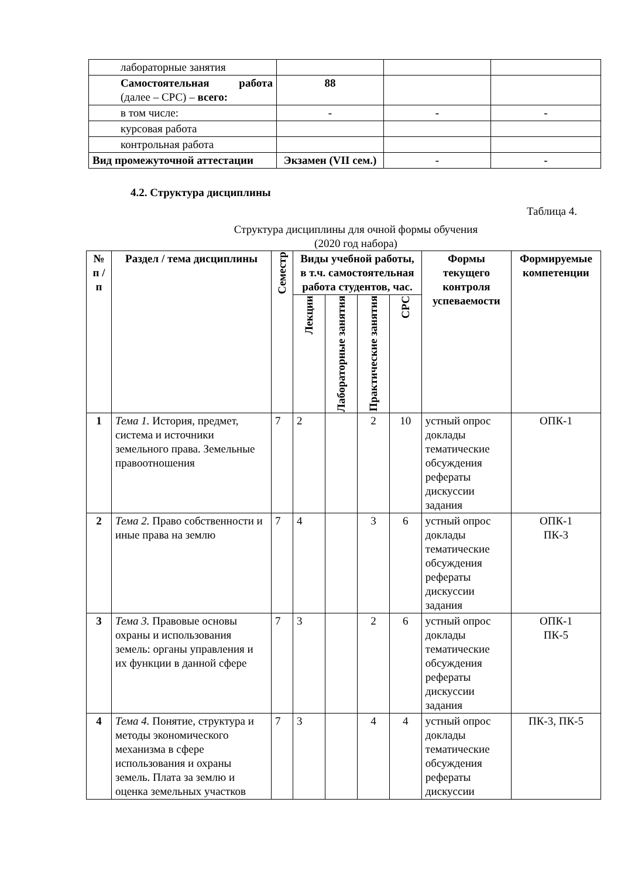| лабораторные занятия | | | |
| Самостоятельная работа (далее – СРС) – всего: | 88 | | |
| в том числе: | - | - | - |
| курсовая работа | | | |
| контрольная работа | | | |
| Вид промежуточной аттестации | Экзамен (VII сем.) | - | - |
4.2. Структура дисциплины
Таблица 4.
Структура дисциплины для очной формы обучения
(2020 год набора)
| № п /п | Раздел / тема дисциплины | Семестр | Виды учебной работы, в т.ч. самостоятельная работа студентов, час. | | | | Формы текущего контроля успеваемости | Формируемые компетенции |
| --- | --- | --- | --- | --- | --- | --- | --- | --- |
| | | | Лекции | Лабораторные занятия | Практические занятия | СРС | | |
| 1 | Тема 1. История, предмет, система и источники земельного права. Земельные правоотношения | 7 | 2 | | 2 | 10 | устный опрос доклады тематические обсуждения рефераты дискуссии задания | ОПК-1 |
| 2 | Тема 2. Право собственности и иные права на землю | 7 | 4 | | 3 | 6 | устный опрос доклады тематические обсуждения рефераты дискуссии задания | ОПК-1 ПК-3 |
| 3 | Тема 3. Правовые основы охраны и использования земель: органы управления и их функции в данной сфере | 7 | 3 | | 2 | 6 | устный опрос доклады тематические обсуждения рефераты дискуссии задания | ОПК-1 ПК-5 |
| 4 | Тема 4. Понятие, структура и методы экономического механизма в сфере использования и охраны земель. Плата за землю и оценка земельных участков | 7 | 3 | | 4 | 4 | устный опрос доклады тематические обсуждения рефераты дискуссии | ПК-3, ПК-5 |